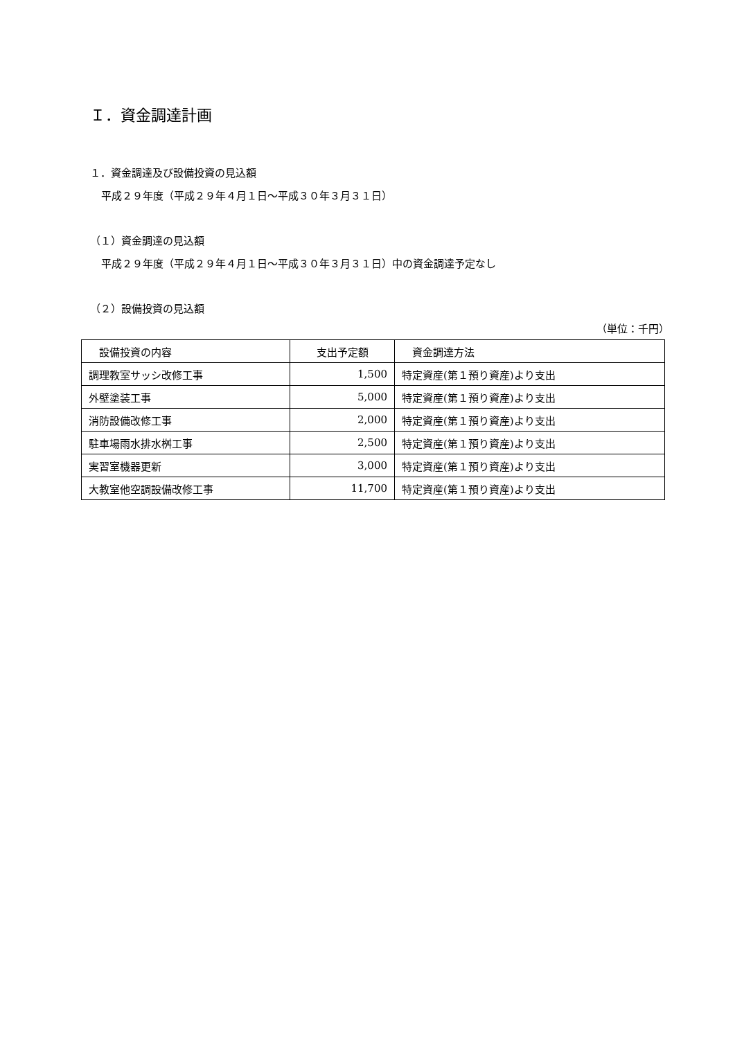Ｉ．資金調達計画
１．資金調達及び設備投資の見込額
平成２９年度（平成２９年４月１日～平成３０年３月３１日）
（１）資金調達の見込額
平成２９年度（平成２９年４月１日～平成３０年３月３１日）中の資金調達予定なし
（２）設備投資の見込額
（単位：千円）
| 設備投資の内容 | 支出予定額 | 資金調達方法 |
| --- | --- | --- |
| 調理教室サッシ改修工事 | 1,500 | 特定資産(第１預り資産)より支出 |
| 外壁塗装工事 | 5,000 | 特定資産(第１預り資産)より支出 |
| 消防設備改修工事 | 2,000 | 特定資産(第１預り資産)より支出 |
| 駐車場雨水排水桝工事 | 2,500 | 特定資産(第１預り資産)より支出 |
| 実習室機器更新 | 3,000 | 特定資産(第１預り資産)より支出 |
| 大教室他空調設備改修工事 | 11,700 | 特定資産(第１預り資産)より支出 |